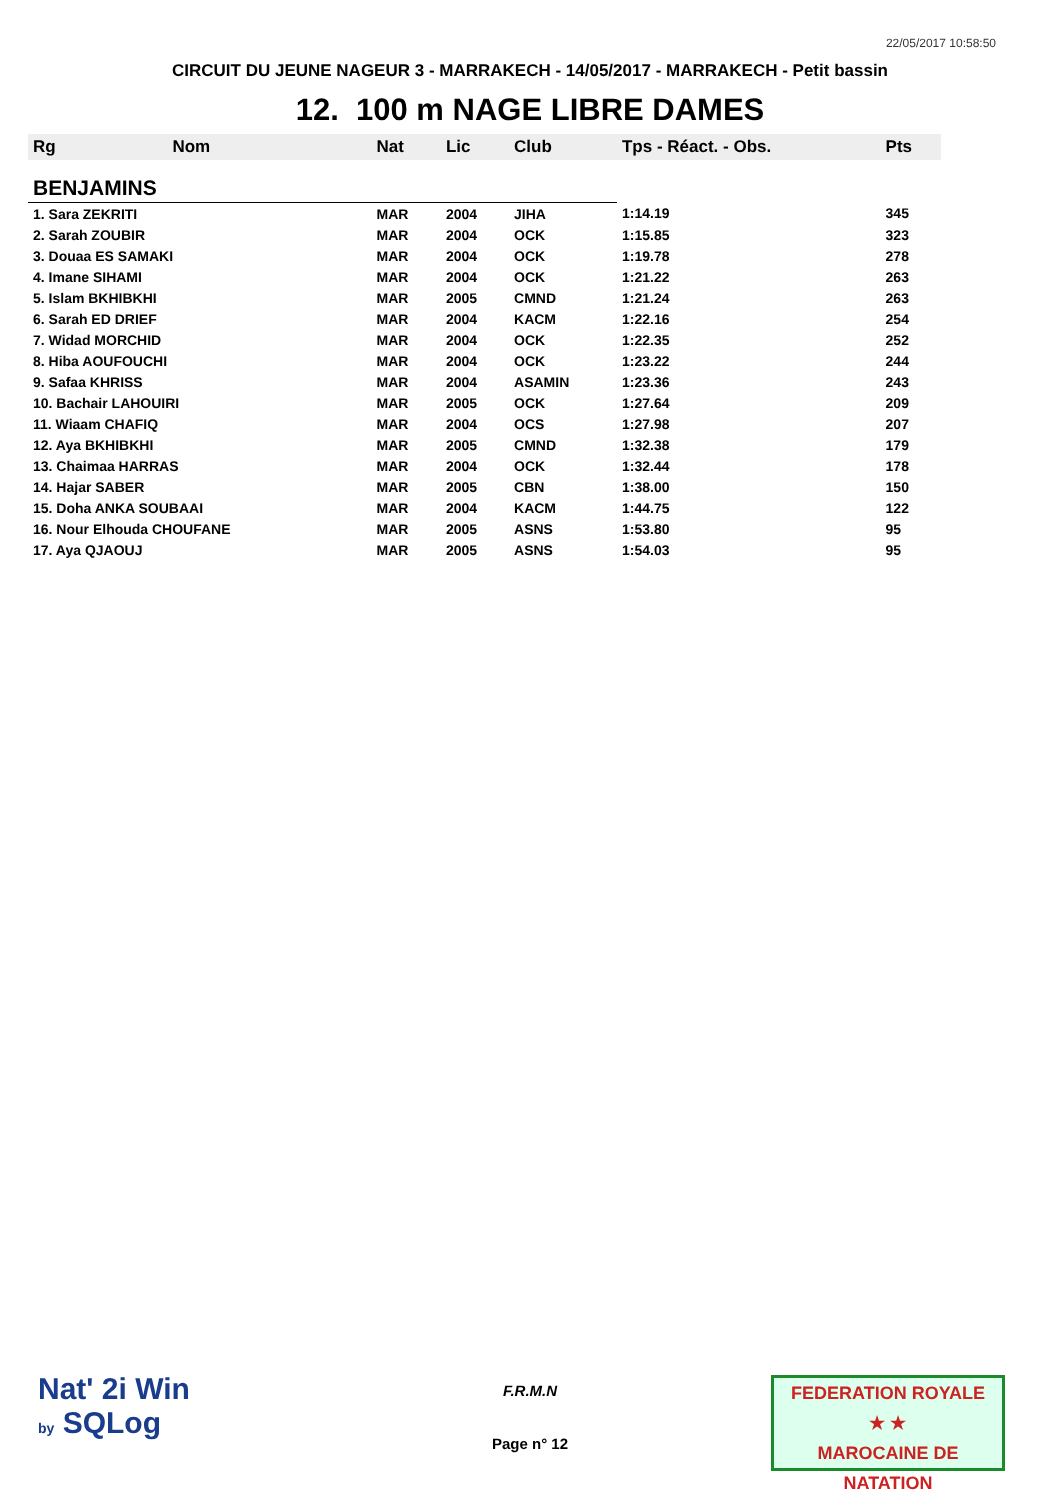22/05/2017 10:58:50
CIRCUIT DU JEUNE NAGEUR 3 - MARRAKECH - 14/05/2017 - MARRAKECH - Petit bassin
12. 100 m NAGE LIBRE DAMES
| Rg | Nom | Nat | Lic | Club | Tps - Réact. - Obs. | Pts |
| --- | --- | --- | --- | --- | --- | --- |
| BENJAMINS | | | | | | |
| 1. Sara ZEKRITI | | MAR | 2004 | JIHA | 1:14.19 | 345 |
| 2. Sarah ZOUBIR | | MAR | 2004 | OCK | 1:15.85 | 323 |
| 3. Douaa ES SAMAKI | | MAR | 2004 | OCK | 1:19.78 | 278 |
| 4. Imane SIHAMI | | MAR | 2004 | OCK | 1:21.22 | 263 |
| 5. Islam BKHIBKHI | | MAR | 2005 | CMND | 1:21.24 | 263 |
| 6. Sarah ED DRIEF | | MAR | 2004 | KACM | 1:22.16 | 254 |
| 7. Widad MORCHID | | MAR | 2004 | OCK | 1:22.35 | 252 |
| 8. Hiba AOUFOUCHI | | MAR | 2004 | OCK | 1:23.22 | 244 |
| 9. Safaa KHRISS | | MAR | 2004 | ASAMIN | 1:23.36 | 243 |
| 10. Bachair LAHOUIRI | | MAR | 2005 | OCK | 1:27.64 | 209 |
| 11. Wiaam CHAFIQ | | MAR | 2004 | OCS | 1:27.98 | 207 |
| 12. Aya BKHIBKHI | | MAR | 2005 | CMND | 1:32.38 | 179 |
| 13. Chaimaa HARRAS | | MAR | 2004 | OCK | 1:32.44 | 178 |
| 14. Hajar SABER | | MAR | 2005 | CBN | 1:38.00 | 150 |
| 15. Doha ANKA SOUBAAI | | MAR | 2004 | KACM | 1:44.75 | 122 |
| 16. Nour Elhouda CHOUFANE | | MAR | 2005 | ASNS | 1:53.80 | 95 |
| 17. Aya QJAOUJ | | MAR | 2005 | ASNS | 1:54.03 | 95 |
Nat' 2i Win
by SQLog
F.R.M.N
Page n° 12
FEDERATION ROYALE
★ ★
MAROCAINE DE NATATION